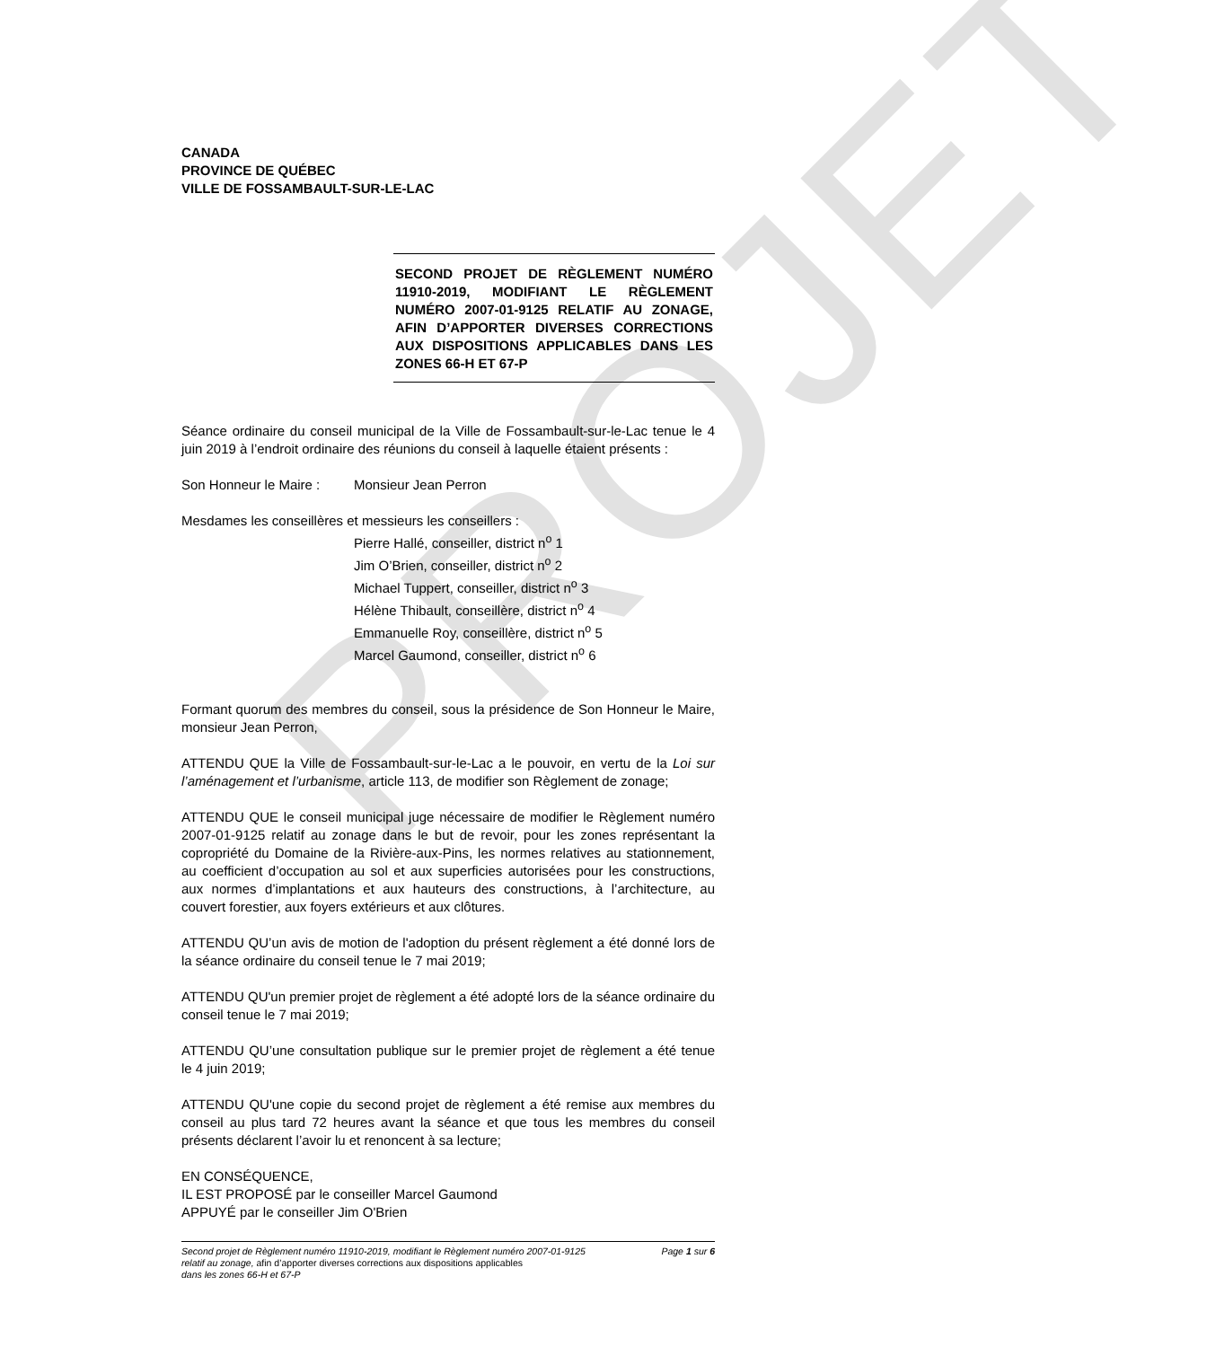PROJET
CANADA
PROVINCE DE QUÉBEC
VILLE DE FOSSAMBAULT-SUR-LE-LAC
SECOND PROJET DE RÈGLEMENT NUMÉRO 11910-2019, MODIFIANT LE RÈGLEMENT NUMÉRO 2007-01-9125 RELATIF AU ZONAGE, AFIN D’APPORTER DIVERSES CORRECTIONS AUX DISPOSITIONS APPLICABLES DANS LES ZONES 66-H ET 67-P
Séance ordinaire du conseil municipal de la Ville de Fossambault-sur-le-Lac tenue le 4 juin 2019 à l’endroit ordinaire des réunions du conseil à laquelle étaient présents :
Son Honneur le Maire : Monsieur Jean Perron
Mesdames les conseillères et messieurs les conseillers :
Pierre Hallé, conseiller, district n<sup>o</sup> 1
Jim O’Brien, conseiller, district n<sup>o</sup> 2
Michael Tuppert, conseiller, district n<sup>o</sup> 3
Hélène Thibault, conseillère, district n<sup>o</sup> 4
Emmanuelle Roy, conseillère, district n<sup>o</sup> 5
Marcel Gaumond, conseiller, district n<sup>o</sup> 6
Formant quorum des membres du conseil, sous la présidence de Son Honneur le Maire, monsieur Jean Perron,
ATTENDU QUE la Ville de Fossambault-sur-le-Lac a le pouvoir, en vertu de la Loi sur l’aménagement et l’urbanisme, article 113, de modifier son Règlement de zonage;
ATTENDU QUE le conseil municipal juge nécessaire de modifier le Règlement numéro 2007-01-9125 relatif au zonage dans le but de revoir, pour les zones représentant la copropriété du Domaine de la Rivière-aux-Pins, les normes relatives au stationnement, au coefficient d’occupation au sol et aux superficies autorisées pour les constructions, aux normes d’implantations et aux hauteurs des constructions, à l’architecture, au couvert forestier, aux foyers extérieurs et aux clôtures.
ATTENDU QU’un avis de motion de l'adoption du présent règlement a été donné lors de la séance ordinaire du conseil tenue le 7 mai 2019;
ATTENDU QU'un premier projet de règlement a été adopté lors de la séance ordinaire du conseil tenue le 7 mai 2019;
ATTENDU QU’une consultation publique sur le premier projet de règlement a été tenue le 4 juin 2019;
ATTENDU QU'une copie du second projet de règlement a été remise aux membres du conseil au plus tard 72 heures avant la séance et que tous les membres du conseil présents déclarent l’avoir lu et renoncent à sa lecture;
EN CONSÉQUENCE,
IL EST PROPOSÉ par le conseiller Marcel Gaumond
APPUYÉ par le conseiller Jim O'Brien
Second projet de Règlement numéro 11910-2019, modifiant le Règlement numéro 2007-01-9125
relatif au zonage, afin d’apporter diverses corrections aux dispositions applicables
dans les zones 66-H et 67-P
Page 1 sur 6